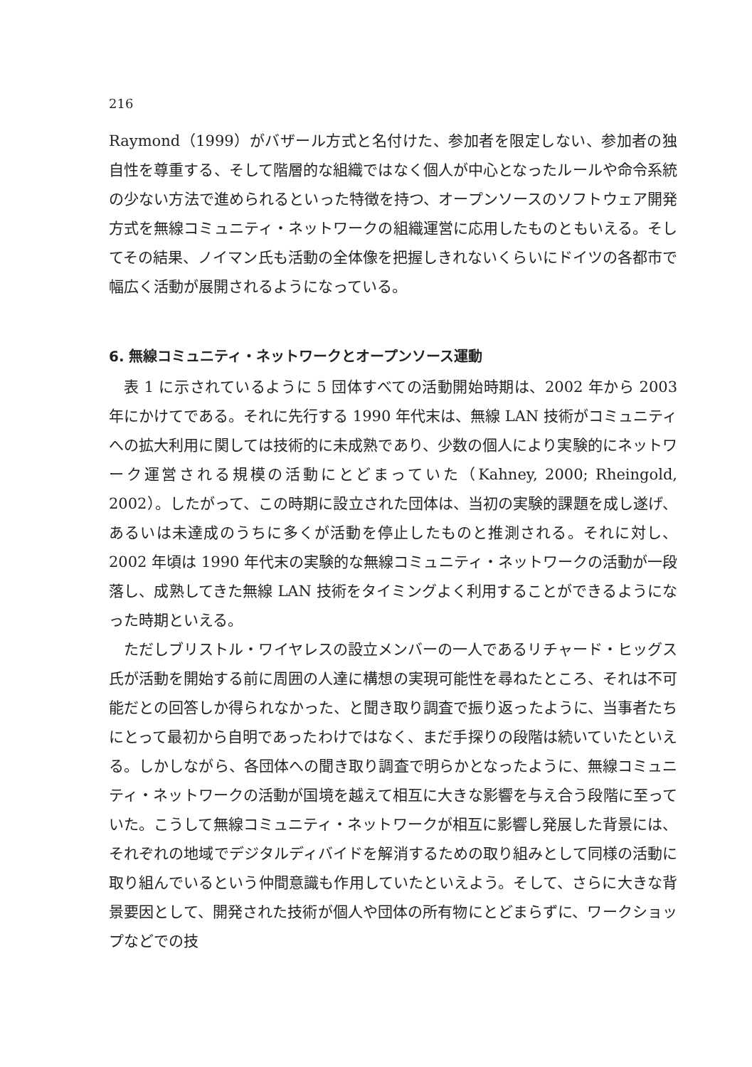216
Raymond（1999）がバザール方式と名付けた、参加者を限定しない、参加者の独自性を尊重する、そして階層的な組織ではなく個人が中心となったルールや命令系統の少ない方法で進められるといった特徴を持つ、オープンソースのソフトウェア開発方式を無線コミュニティ・ネットワークの組織運営に応用したものともいえる。そしてその結果、ノイマン氏も活動の全体像を把握しきれないくらいにドイツの各都市で幅広く活動が展開されるようになっている。
6. 無線コミュニティ・ネットワークとオープンソース運動
表 1 に示されているように 5 団体すべての活動開始時期は、2002 年から 2003 年にかけてである。それに先行する 1990 年代末は、無線 LAN 技術がコミュニティへの拡大利用に関しては技術的に未成熟であり、少数の個人により実験的にネットワーク運営される規模の活動にとどまっていた（Kahney, 2000; Rheingold, 2002）。したがって、この時期に設立された団体は、当初の実験的課題を成し遂げ、あるいは未達成のうちに多くが活動を停止したものと推測される。それに対し、2002 年頃は 1990 年代末の実験的な無線コミュニティ・ネットワークの活動が一段落し、成熟してきた無線 LAN 技術をタイミングよく利用することができるようになった時期といえる。
ただしブリストル・ワイヤレスの設立メンバーの一人であるリチャード・ヒッグス氏が活動を開始する前に周囲の人達に構想の実現可能性を尋ねたところ、それは不可能だとの回答しか得られなかった、と聞き取り調査で振り返ったように、当事者たちにとって最初から自明であったわけではなく、まだ手探りの段階は続いていたといえる。しかしながら、各団体への聞き取り調査で明らかとなったように、無線コミュニティ・ネットワークの活動が国境を越えて相互に大きな影響を与え合う段階に至っていた。こうして無線コミュニティ・ネットワークが相互に影響し発展した背景には、それぞれの地域でデジタルディバイドを解消するための取り組みとして同様の活動に取り組んでいるという仲間意識も作用していたといえよう。そして、さらに大きな背景要因として、開発された技術が個人や団体の所有物にとどまらずに、ワークショップなどでの技